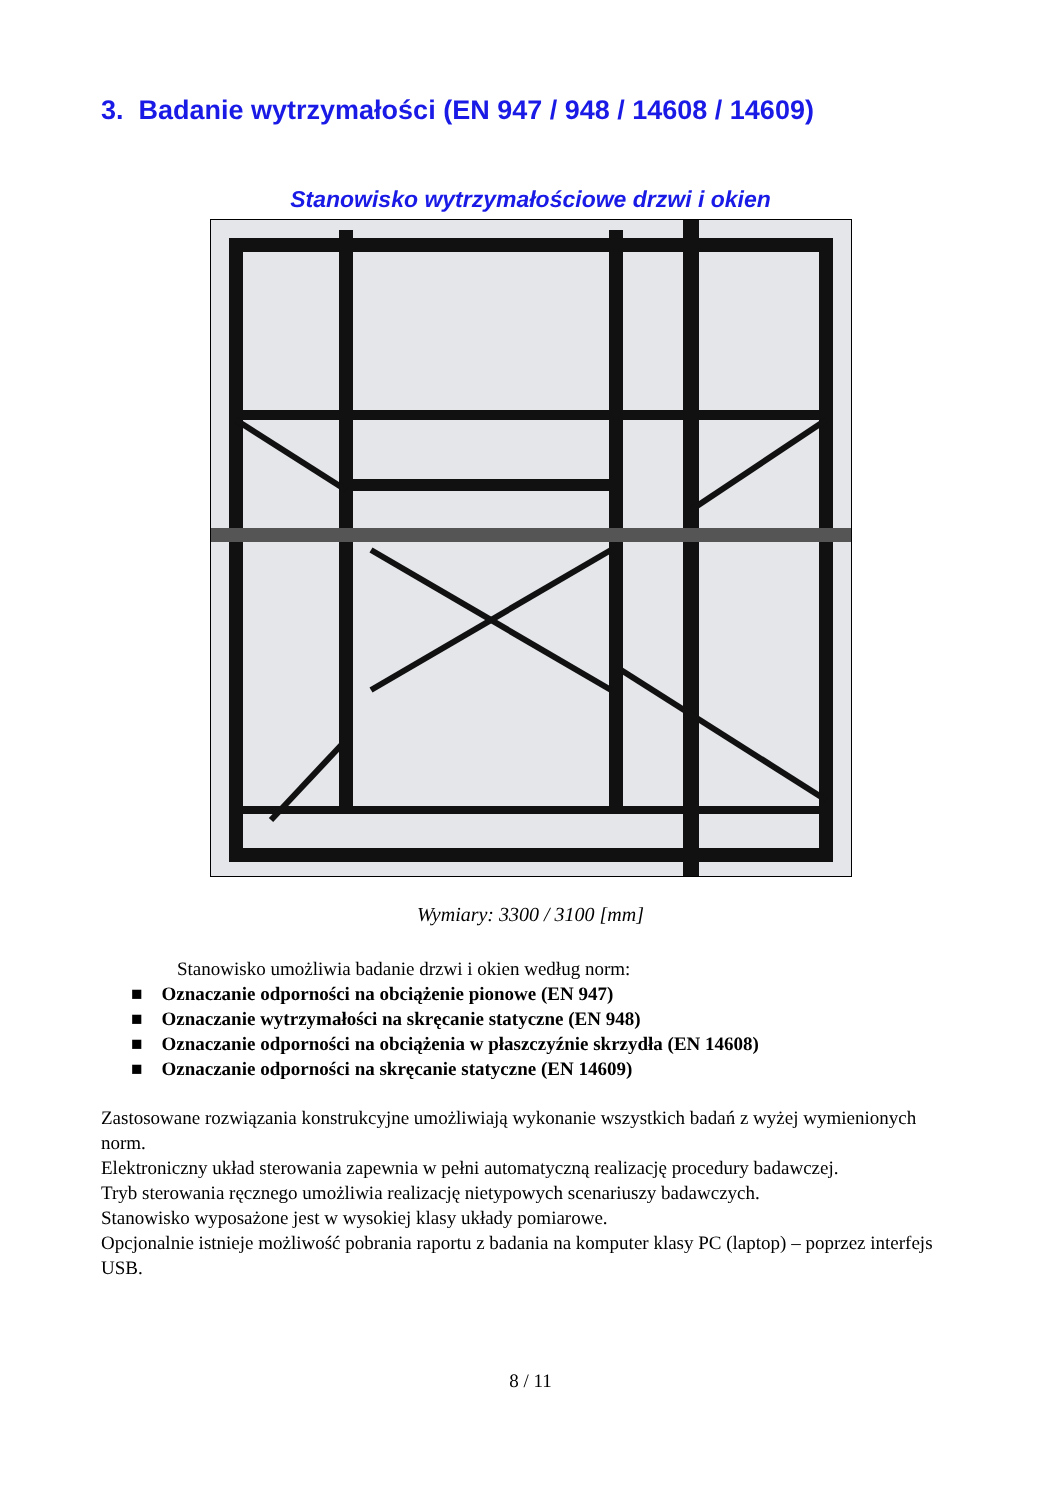3. Badanie wytrzymałości (EN 947 / 948 / 14608 / 14609)
Stanowisko wytrzymałościowe drzwi i okien
Wymiary: 3300 / 3100 [mm]
Stanowisko umożliwia badanie drzwi i okien według norm:
■ Oznaczanie odporności na obciążenie pionowe (EN 947)
■ Oznaczanie wytrzymałości na skręcanie statyczne (EN 948)
■ Oznaczanie odporności na obciążenia w płaszczyźnie skrzydła (EN 14608)
■ Oznaczanie odporności na skręcanie statyczne (EN 14609)
Zastosowane rozwiązania konstrukcyjne umożliwiają wykonanie wszystkich badań z wyżej wymienionych norm.
Elektroniczny układ sterowania zapewnia w pełni automatyczną realizację procedury badawczej.
Tryb sterowania ręcznego umożliwia realizację nietypowych scenariuszy badawczych.
Stanowisko wyposażone jest w wysokiej klasy układy pomiarowe.
Opcjonalnie istnieje możliwość pobrania raportu z badania na komputer klasy PC (laptop) – poprzez interfejs USB.
8 / 11